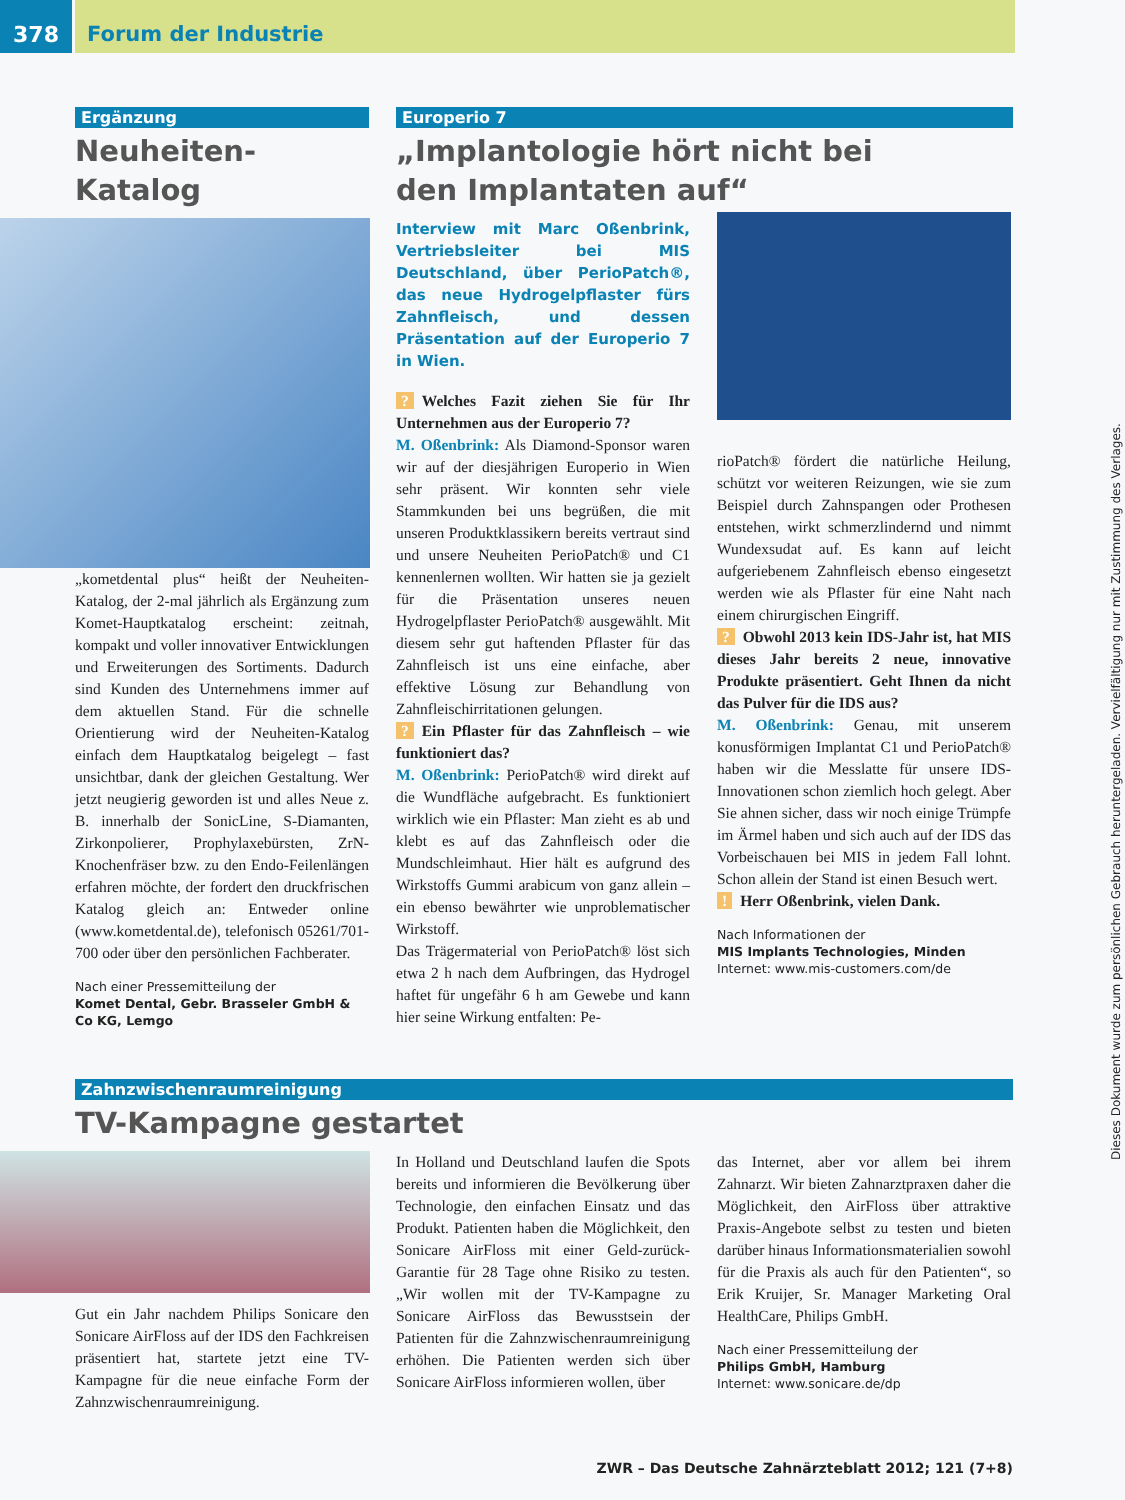378 Forum der Industrie
Ergänzung
Neuheiten-Katalog
„kometdental plus“ heißt der Neuheiten-Katalog, der 2-mal jährlich als Ergänzung zum Komet-Hauptkatalog erscheint: zeitnah, kompakt und voller innovativer Entwicklungen und Erweiterungen des Sortiments. Dadurch sind Kunden des Unternehmens immer auf dem aktuellen Stand. Für die schnelle Orientierung wird der Neuheiten-Katalog einfach dem Hauptkatalog beigelegt – fast unsichtbar, dank der gleichen Gestaltung. Wer jetzt neugierig geworden ist und alles Neue z. B. innerhalb der SonicLine, S-Diamanten, Zirkonpolierer, Prophylaxebürsten, ZrN-Knochenfräser bzw. zu den Endo-Feilenlängen erfahren möchte, der fordert den druckfrischen Katalog gleich an: Entweder online (www.kometdental.de), telefonisch 05261/701-700 oder über den persönlichen Fachberater.
Nach einer Pressemitteilung der
Komet Dental, Gebr. Brasseler GmbH & Co KG, Lemgo
Europerio 7
„Implantologie hört nicht bei
den Implantaten auf“
Interview mit Marc Oßenbrink, Vertriebsleiter bei MIS Deutschland, über PerioPatch®, das neue Hydrogelpflaster fürs Zahnfleisch, und dessen Präsentation auf der Europerio 7 in Wien.
? Welches Fazit ziehen Sie für Ihr Unternehmen aus der Europerio 7?
M. Oßenbrink: Als Diamond-Sponsor waren wir auf der diesjährigen Europerio in Wien sehr präsent. Wir konnten sehr viele Stammkunden bei uns begrüßen, die mit unseren Produktklassikern bereits vertraut sind und unsere Neuheiten PerioPatch® und C1 kennenlernen wollten. Wir hatten sie ja gezielt für die Präsentation unseres neuen Hydrogelpflaster PerioPatch® ausgewählt. Mit diesem sehr gut haftenden Pflaster für das Zahnfleisch ist uns eine einfache, aber effektive Lösung zur Behandlung von Zahnfleischirritationen gelungen.
? Ein Pflaster für das Zahnfleisch – wie funktioniert das?
M. Oßenbrink: PerioPatch® wird direkt auf die Wundfläche aufgebracht. Es funktioniert wirklich wie ein Pflaster: Man zieht es ab und klebt es auf das Zahnfleisch oder die Mundschleimhaut. Hier hält es aufgrund des Wirkstoffs Gummi arabicum von ganz allein – ein ebenso bewährter wie unproblematischer Wirkstoff.
Das Trägermaterial von PerioPatch® löst sich etwa 2 h nach dem Aufbringen, das Hydrogel haftet für ungefähr 6 h am Gewebe und kann hier seine Wirkung entfalten: Pe-
rioPatch® fördert die natürliche Heilung, schützt vor weiteren Reizungen, wie sie zum Beispiel durch Zahnspangen oder Prothesen entstehen, wirkt schmerzlindernd und nimmt Wundexsudat auf. Es kann auf leicht aufgeriebenem Zahnfleisch ebenso eingesetzt werden wie als Pflaster für eine Naht nach einem chirurgischen Eingriff.
? Obwohl 2013 kein IDS-Jahr ist, hat MIS dieses Jahr bereits 2 neue, innovative Produkte präsentiert. Geht Ihnen da nicht das Pulver für die IDS aus?
M. Oßenbrink: Genau, mit unserem konusförmigen Implantat C1 und PerioPatch® haben wir die Messlatte für unsere IDS-Innovationen schon ziemlich hoch gelegt. Aber Sie ahnen sicher, dass wir noch einige Trümpfe im Ärmel haben und sich auch auf der IDS das Vorbeischauen bei MIS in jedem Fall lohnt. Schon allein der Stand ist einen Besuch wert.
! Herr Oßenbrink, vielen Dank.
Nach Informationen der
MIS Implants Technologies, Minden
Internet: www.mis-customers.com/de
Zahnzwischenraumreinigung
TV-Kampagne gestartet
Gut ein Jahr nachdem Philips Sonicare den Sonicare AirFloss auf der IDS den Fachkreisen präsentiert hat, startete jetzt eine TV-Kampagne für die neue einfache Form der Zahnzwischenraumreinigung.
In Holland und Deutschland laufen die Spots bereits und informieren die Bevölkerung über Technologie, den einfachen Einsatz und das Produkt. Patienten haben die Möglichkeit, den Sonicare AirFloss mit einer Geld-zurück-Garantie für 28 Tage ohne Risiko zu testen. „Wir wollen mit der TV-Kampagne zu Sonicare AirFloss das Bewusstsein der Patienten für die Zahnzwischenraumreinigung erhöhen. Die Patienten werden sich über Sonicare AirFloss informieren wollen, über
das Internet, aber vor allem bei ihrem Zahnarzt. Wir bieten Zahnarztpraxen daher die Möglichkeit, den AirFloss über attraktive Praxis-Angebote selbst zu testen und bieten darüber hinaus Informationsmaterialien sowohl für die Praxis als auch für den Patienten“, so Erik Kruijer, Sr. Manager Marketing Oral HealthCare, Philips GmbH.
Nach einer Pressemitteilung der
Philips GmbH, Hamburg
Internet: www.sonicare.de/dp
Dieses Dokument wurde zum persönlichen Gebrauch heruntergeladen. Vervielfältigung nur mit Zustimmung des Verlages.
ZWR – Das Deutsche Zahnärzteblatt 2012; 121 (7+8)